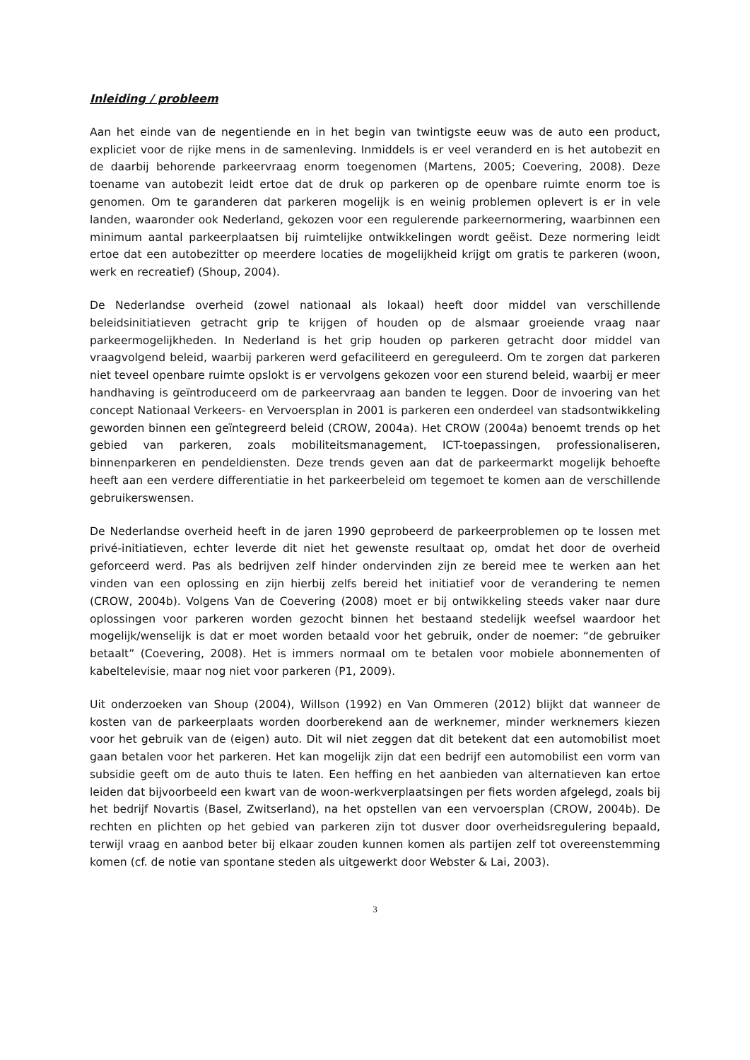Inleiding / probleem
Aan het einde van de negentiende en in het begin van twintigste eeuw was de auto een product, expliciet voor de rijke mens in de samenleving. Inmiddels is er veel veranderd en is het autobezit en de daarbij behorende parkeervraag enorm toegenomen (Martens, 2005; Coevering, 2008). Deze toename van autobezit leidt ertoe dat de druk op parkeren op de openbare ruimte enorm toe is genomen. Om te garanderen dat parkeren mogelijk is en weinig problemen oplevert is er in vele landen, waaronder ook Nederland, gekozen voor een regulerende parkeernormering, waarbinnen een minimum aantal parkeerplaatsen bij ruimtelijke ontwikkelingen wordt geëist. Deze normering leidt ertoe dat een autobezitter op meerdere locaties de mogelijkheid krijgt om gratis te parkeren (woon, werk en recreatief) (Shoup, 2004).
De Nederlandse overheid (zowel nationaal als lokaal) heeft door middel van verschillende beleidsinitiatieven getracht grip te krijgen of houden op de alsmaar groeiende vraag naar parkeermogelijkheden. In Nederland is het grip houden op parkeren getracht door middel van vraagvolgend beleid, waarbij parkeren werd gefaciliteerd en gereguleerd. Om te zorgen dat parkeren niet teveel openbare ruimte opslokt is er vervolgens gekozen voor een sturend beleid, waarbij er meer handhaving is geïntroduceerd om de parkeervraag aan banden te leggen. Door de invoering van het concept Nationaal Verkeers- en Vervoersplan in 2001 is parkeren een onderdeel van stadsontwikkeling geworden binnen een geïntegreerd beleid (CROW, 2004a). Het CROW (2004a) benoemt trends op het gebied van parkeren, zoals mobiliteitsmanagement, ICT-toepassingen, professionaliseren, binnenparkeren en pendeldiensten. Deze trends geven aan dat de parkeermarkt mogelijk behoefte heeft aan een verdere differentiatie in het parkeerbeleid om tegemoet te komen aan de verschillende gebruikerswensen.
De Nederlandse overheid heeft in de jaren 1990 geprobeerd de parkeerproblemen op te lossen met privé-initiatieven, echter leverde dit niet het gewenste resultaat op, omdat het door de overheid geforceerd werd. Pas als bedrijven zelf hinder ondervinden zijn ze bereid mee te werken aan het vinden van een oplossing en zijn hierbij zelfs bereid het initiatief voor de verandering te nemen (CROW, 2004b). Volgens Van de Coevering (2008) moet er bij ontwikkeling steeds vaker naar dure oplossingen voor parkeren worden gezocht binnen het bestaand stedelijk weefsel waardoor het mogelijk/wenselijk is dat er moet worden betaald voor het gebruik, onder de noemer: “de gebruiker betaalt” (Coevering, 2008). Het is immers normaal om te betalen voor mobiele abonnementen of kabeltelevisie, maar nog niet voor parkeren (P1, 2009).
Uit onderzoeken van Shoup (2004), Willson (1992) en Van Ommeren (2012) blijkt dat wanneer de kosten van de parkeerplaats worden doorberekend aan de werknemer, minder werknemers kiezen voor het gebruik van de (eigen) auto. Dit wil niet zeggen dat dit betekent dat een automobilist moet gaan betalen voor het parkeren. Het kan mogelijk zijn dat een bedrijf een automobilist een vorm van subsidie geeft om de auto thuis te laten. Een heffing en het aanbieden van alternatieven kan ertoe leiden dat bijvoorbeeld een kwart van de woon-werkverplaatsingen per fiets worden afgelegd, zoals bij het bedrijf Novartis (Basel, Zwitserland), na het opstellen van een vervoersplan (CROW, 2004b). De rechten en plichten op het gebied van parkeren zijn tot dusver door overheidsregulering bepaald, terwijl vraag en aanbod beter bij elkaar zouden kunnen komen als partijen zelf tot overeenstemming komen (cf. de notie van spontane steden als uitgewerkt door Webster & Lai, 2003).
3